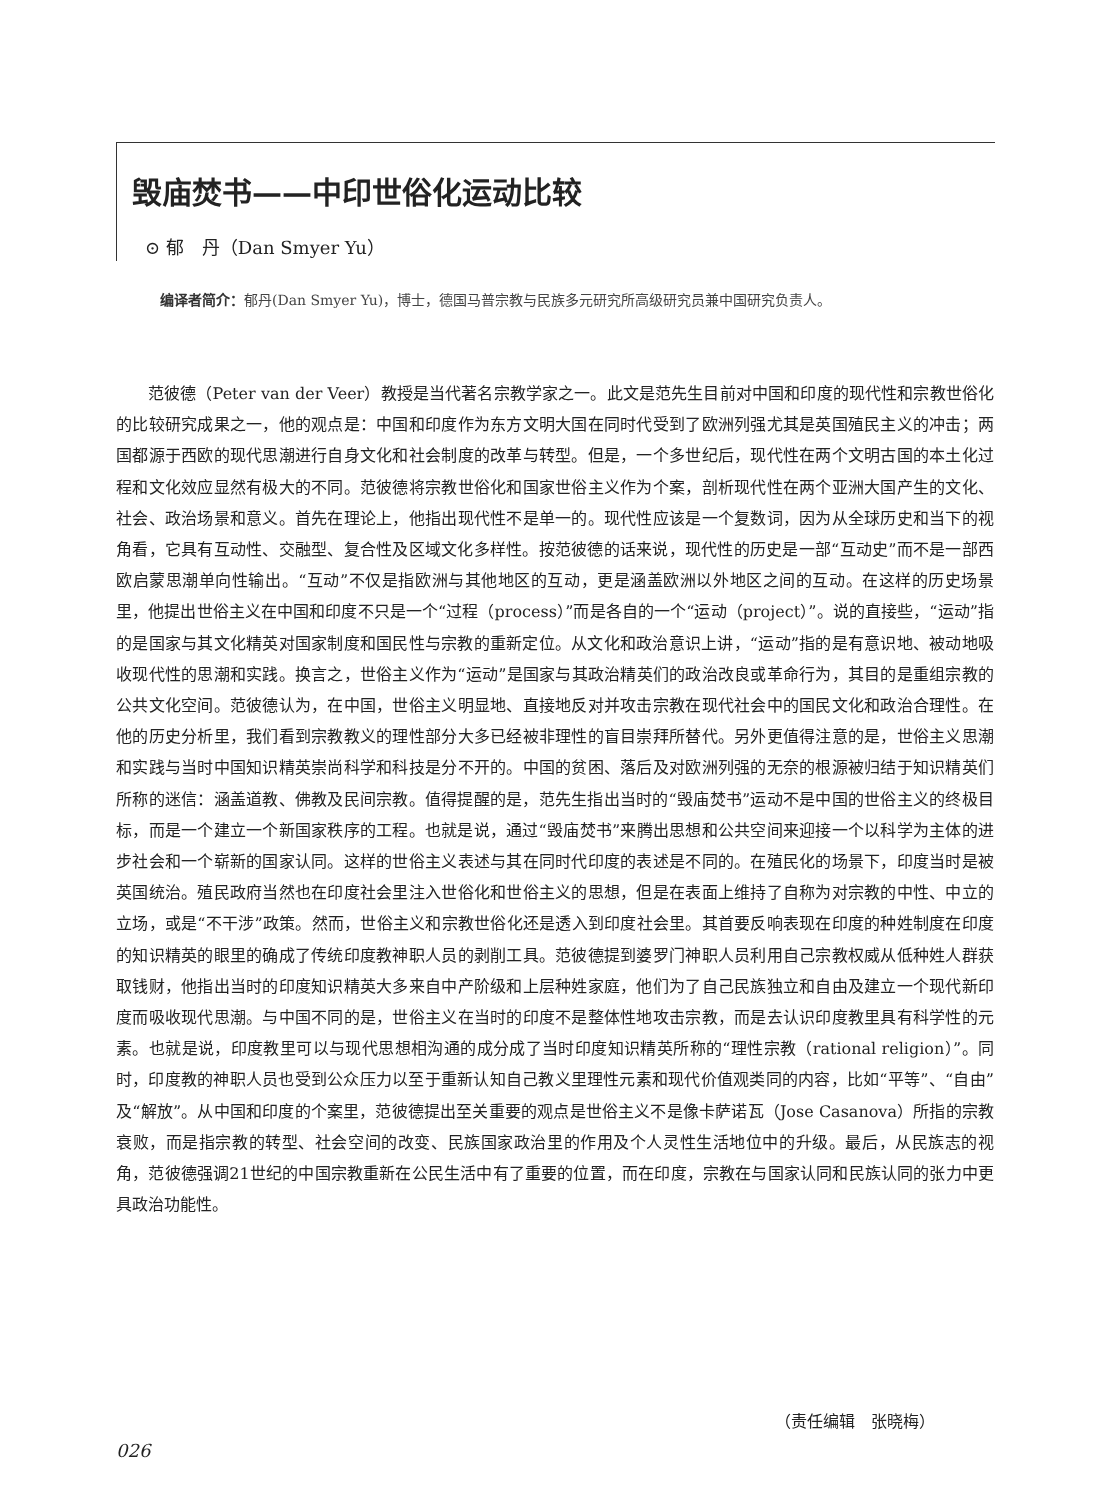毁庙焚书——中印世俗化运动比较
⊙ 郁　丹（Dan Smyer Yu）
编译者简介：郁丹(Dan Smyer Yu)，博士，德国马普宗教与民族多元研究所高级研究员兼中国研究负责人。
范彼德（Peter van der Veer）教授是当代著名宗教学家之一。此文是范先生目前对中国和印度的现代性和宗教世俗化的比较研究成果之一，他的观点是：中国和印度作为东方文明大国在同时代受到了欧洲列强尤其是英国殖民主义的冲击；两国都源于西欧的现代思潮进行自身文化和社会制度的改革与转型。但是，一个多世纪后，现代性在两个文明古国的本土化过程和文化效应显然有极大的不同。范彼德将宗教世俗化和国家世俗主义作为个案，剖析现代性在两个亚洲大国产生的文化、社会、政治场景和意义。首先在理论上，他指出现代性不是单一的。现代性应该是一个复数词，因为从全球历史和当下的视角看，它具有互动性、交融型、复合性及区域文化多样性。按范彼德的话来说，现代性的历史是一部“互动史”而不是一部西欧启蒙思潮单向性输出。“互动”不仅是指欧洲与其他地区的互动，更是涵盖欧洲以外地区之间的互动。在这样的历史场景里，他提出世俗主义在中国和印度不只是一个“过程（process）”而是各自的一个“运动（project）”。说的直接些，“运动”指的是国家与其文化精英对国家制度和国民性与宗教的重新定位。从文化和政治意识上讲，“运动”指的是有意识地、被动地吸收现代性的思潮和实践。换言之，世俗主义作为“运动”是国家与其政治精英们的政治改良或革命行为，其目的是重组宗教的公共文化空间。范彼德认为，在中国，世俗主义明显地、直接地反对并攻击宗教在现代社会中的国民文化和政治合理性。在他的历史分析里，我们看到宗教教义的理性部分大多已经被非理性的盲目崇拜所替代。另外更值得注意的是，世俗主义思潮和实践与当时中国知识精英崇尚科学和科技是分不开的。中国的贫困、落后及对欧洲列强的无奈的根源被归结于知识精英们所称的迷信：涵盖道教、佛教及民间宗教。值得提醒的是，范先生指出当时的“毁庙焚书”运动不是中国的世俗主义的终极目标，而是一个建立一个新国家秩序的工程。也就是说，通过“毁庙焚书”来腾出思想和公共空间来迎接一个以科学为主体的进步社会和一个崭新的国家认同。这样的世俗主义表述与其在同时代印度的表述是不同的。在殖民化的场景下，印度当时是被英国统治。殖民政府当然也在印度社会里注入世俗化和世俗主义的思想，但是在表面上维持了自称为对宗教的中性、中立的立场，或是“不干涉”政策。然而，世俗主义和宗教世俗化还是透入到印度社会里。其首要反响表现在印度的种姓制度在印度的知识精英的眼里的确成了传统印度教神职人员的剥削工具。范彼德提到婆罗门神职人员利用自己宗教权威从低种姓人群获取钱财，他指出当时的印度知识精英大多来自中产阶级和上层种姓家庭，他们为了自己民族独立和自由及建立一个现代新印度而吸收现代思潮。与中国不同的是，世俗主义在当时的印度不是整体性地攻击宗教，而是去认识印度教里具有科学性的元素。也就是说，印度教里可以与现代思想相沟通的成分成了当时印度知识精英所称的“理性宗教（rational religion）”。同时，印度教的神职人员也受到公众压力以至于重新认知自己教义里理性元素和现代价值观类同的内容，比如“平等”、“自由”及“解放”。从中国和印度的个案里，范彼德提出至关重要的观点是世俗主义不是像卡萨诺瓦（Jose Casanova）所指的宗教衰败，而是指宗教的转型、社会空间的改变、民族国家政治里的作用及个人灵性生活地位中的升级。最后，从民族志的视角，范彼德强调21世纪的中国宗教重新在公民生活中有了重要的位置，而在印度，宗教在与国家认同和民族认同的张力中更具政治功能性。
（责任编辑　张晓梅）
026